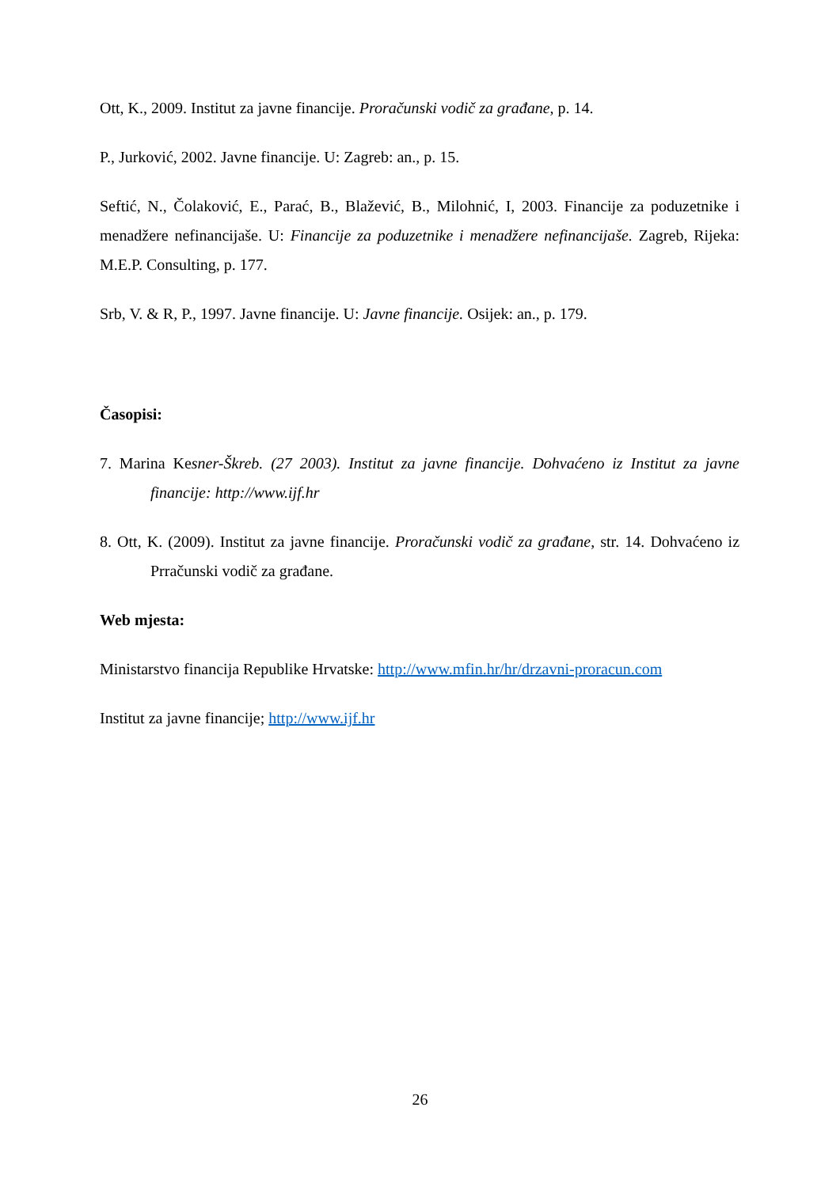Ott, K., 2009. Institut za javne financije. Proračunski vodič za građane, p. 14.
P., Jurković, 2002. Javne financije. U: Zagreb: an., p. 15.
Seftić, N., Čolaković, E., Parać, B., Blažević, B., Milohnić, I, 2003. Financije za poduzetnike i menadžere nefinancijaše. U: Financije za poduzetnike i menadžere nefinancijaše. Zagreb, Rijeka: M.E.P. Consulting, p. 177.
Srb, V. & R, P., 1997. Javne financije. U: Javne financije. Osijek: an., p. 179.
Časopisi:
7. Marina Kesner-Škreb. (27 2003). Institut za javne financije. Dohvaćeno iz Institut za javne financije: http://www.ijf.hr
8. Ott, K. (2009). Institut za javne financije. Proračunski vodič za građane, str. 14. Dohvaćeno iz Prračunski vodič za građane.
Web mjesta:
Ministarstvo financija Republike Hrvatske: http://www.mfin.hr/hr/drzavni-proracun.com
Institut za javne financije; http://www.ijf.hr
26